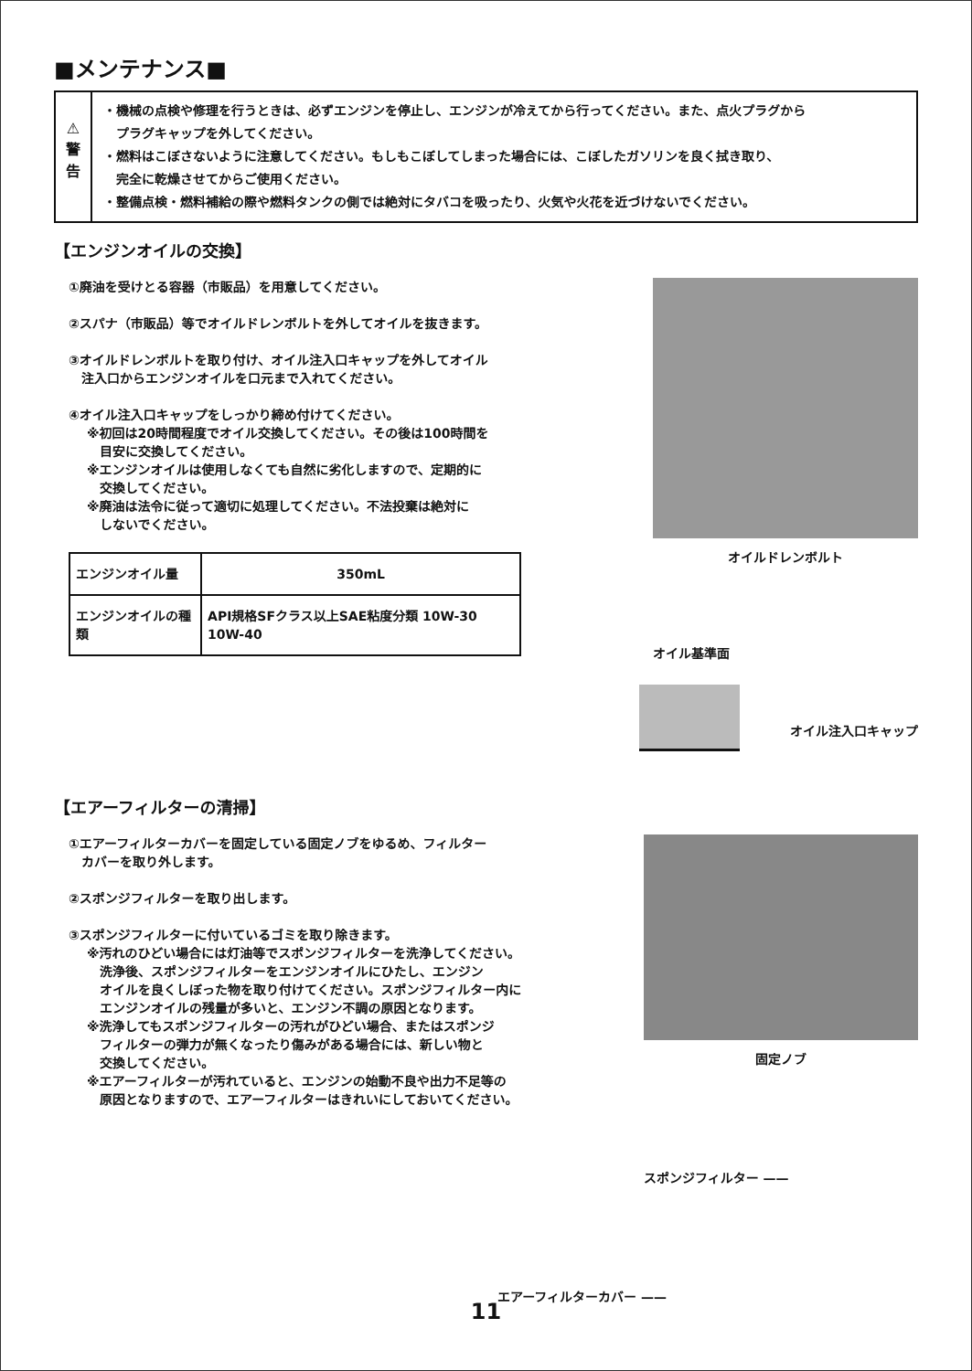■メンテナンス■
⚠
警
告
・機械の点検や修理を行うときは、必ずエンジンを停止し、エンジンが冷えてから行ってください。また、点火プラグから
　プラグキャップを外してください。
・燃料はこぼさないように注意してください。もしもこぼしてしまった場合には、こぼしたガソリンを良く拭き取り、
　完全に乾燥させてからご使用ください。
・整備点検・燃料補給の際や燃料タンクの側では絶対にタバコを吸ったり、火気や火花を近づけないでください。
【エンジンオイルの交換】
①廃油を受けとる容器（市販品）を用意してください。
②スパナ（市販品）等でオイルドレンボルトを外してオイルを抜きます。
③オイルドレンボルトを取り付け、オイル注入口キャップを外してオイル
　注入口からエンジンオイルを口元まで入れてください。
④オイル注入口キャップをしっかり締め付けてください。
※初回は20時間程度でオイル交換してください。その後は100時間を
　目安に交換してください。
※エンジンオイルは使用しなくても自然に劣化しますので、定期的に
　交換してください。
※廃油は法令に従って適切に処理してください。不法投棄は絶対に
　しないでください。
| エンジンオイル量 | 350mL |
| エンジンオイルの種類 | API規格SFクラス以上SAE粘度分類 10W-30 10W-40 |
オイルドレンボルト
オイル基準面
オイル注入口キャップ
【エアーフィルターの清掃】
①エアーフィルターカバーを固定している固定ノブをゆるめ、フィルター
　カバーを取り外します。
②スポンジフィルターを取り出します。
③スポンジフィルターに付いているゴミを取り除きます。
※汚れのひどい場合には灯油等でスポンジフィルターを洗浄してください。
　洗浄後、スポンジフィルターをエンジンオイルにひたし、エンジン
　オイルを良くしぼった物を取り付けてください。スポンジフィルター内に
　エンジンオイルの残量が多いと、エンジン不調の原因となります。
※洗浄してもスポンジフィルターの汚れがひどい場合、またはスポンジ
　フィルターの弾力が無くなったり傷みがある場合には、新しい物と
　交換してください。
※エアーフィルターが汚れていると、エンジンの始動不良や出力不足等の
　原因となりますので、エアーフィルターはきれいにしておいてください。
固定ノブ
スポンジフィルター ——
エアーフィルターカバー ——
11